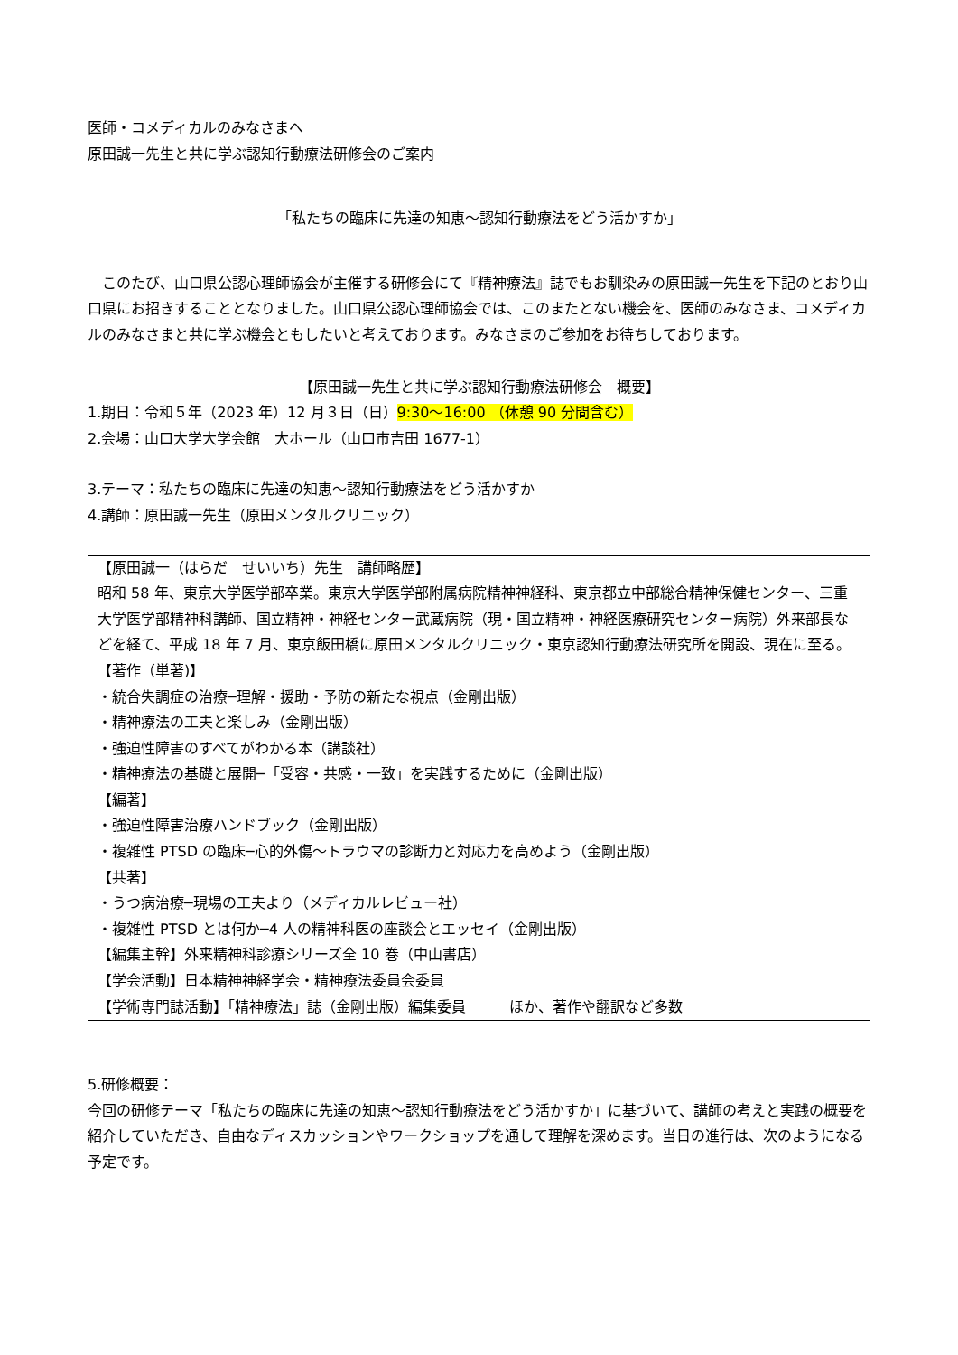医師・コメディカルのみなさまへ
原田誠一先生と共に学ぶ認知行動療法研修会のご案内
「私たちの臨床に先達の知恵～認知行動療法をどう活かすか」
　このたび、山口県公認心理師協会が主催する研修会にて『精神療法』誌でもお馴染みの原田誠一先生を下記のとおり山口県にお招きすることとなりました。山口県公認心理師協会では、このまたとない機会を、医師のみなさま、コメディカルのみなさまと共に学ぶ機会ともしたいと考えております。みなさまのご参加をお待ちしております。
【原田誠一先生と共に学ぶ認知行動療法研修会　概要】
1.期日：令和５年（2023 年）12 月３日（日）9:30～16:00 （休憩 90 分間含む）
2.会場：山口大学大学会館　大ホール（山口市吉田 1677-1）
3.テーマ：私たちの臨床に先達の知恵～認知行動療法をどう活かすか
4.講師：原田誠一先生（原田メンタルクリニック）
【原田誠一（はらだ　せいいち）先生　講師略歴】
昭和 58 年、東京大学医学部卒業。東京大学医学部附属病院精神神経科、東京都立中部総合精神保健センター、三重大学医学部精神科講師、国立精神・神経センター武蔵病院（現・国立精神・神経医療研究センター病院）外来部長などを経て、平成 18 年 7 月、東京飯田橋に原田メンタルクリニック・東京認知行動療法研究所を開設、現在に至る。
【著作（単著)】
・統合失調症の治療─理解・援助・予防の新たな視点（金剛出版）
・精神療法の工夫と楽しみ（金剛出版）
・強迫性障害のすべてがわかる本（講談社）
・精神療法の基礎と展開─「受容・共感・一致」を実践するために（金剛出版）
【編著】
・強迫性障害治療ハンドブック（金剛出版）
・複雑性 PTSD の臨床─心的外傷～トラウマの診断力と対応力を高めよう（金剛出版）
【共著】
・うつ病治療─現場の工夫より（メディカルレビュー社）
・複雑性 PTSD とは何か─4 人の精神科医の座談会とエッセイ（金剛出版）
【編集主幹】外来精神科診療シリーズ全 10 巻（中山書店）
【学会活動】日本精神神経学会・精神療法委員会委員
【学術専門誌活動】「精神療法」誌（金剛出版）編集委員　　　ほか、著作や翻訳など多数
5.研修概要：
今回の研修テーマ「私たちの臨床に先達の知恵～認知行動療法をどう活かすか」に基づいて、講師の考えと実践の概要を紹介していただき、自由なディスカッションやワークショップを通して理解を深めます。当日の進行は、次のようになる予定です。